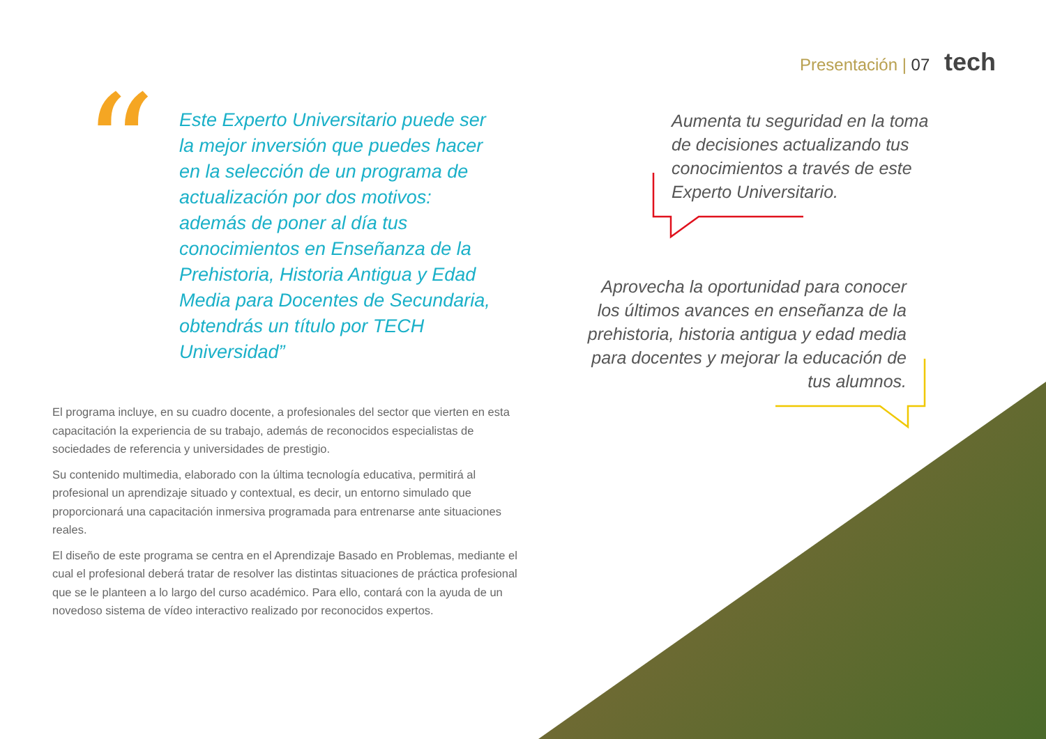Presentación | 07 tech
“
Este Experto Universitario puede ser la mejor inversión que puedes hacer en la selección de un programa de actualización por dos motivos: además de poner al día tus conocimientos en Enseñanza de la Prehistoria, Historia Antigua y Edad Media para Docentes de Secundaria, obtendrás un título por TECH Universidad”
Aumenta tu seguridad en la toma de decisiones actualizando tus conocimientos a través de este Experto Universitario.
Aprovecha la oportunidad para conocer los últimos avances en enseñanza de la prehistoria, historia antigua y edad media para docentes y mejorar la educación de tus alumnos.
El programa incluye, en su cuadro docente, a profesionales del sector que vierten en esta capacitación la experiencia de su trabajo, además de reconocidos especialistas de sociedades de referencia y universidades de prestigio.
Su contenido multimedia, elaborado con la última tecnología educativa, permitirá al profesional un aprendizaje situado y contextual, es decir, un entorno simulado que proporcionará una capacitación inmersiva programada para entrenarse ante situaciones reales.
El diseño de este programa se centra en el Aprendizaje Basado en Problemas, mediante el cual el profesional deberá tratar de resolver las distintas situaciones de práctica profesional que se le planteen a lo largo del curso académico. Para ello, contará con la ayuda de un novedoso sistema de vídeo interactivo realizado por reconocidos expertos.